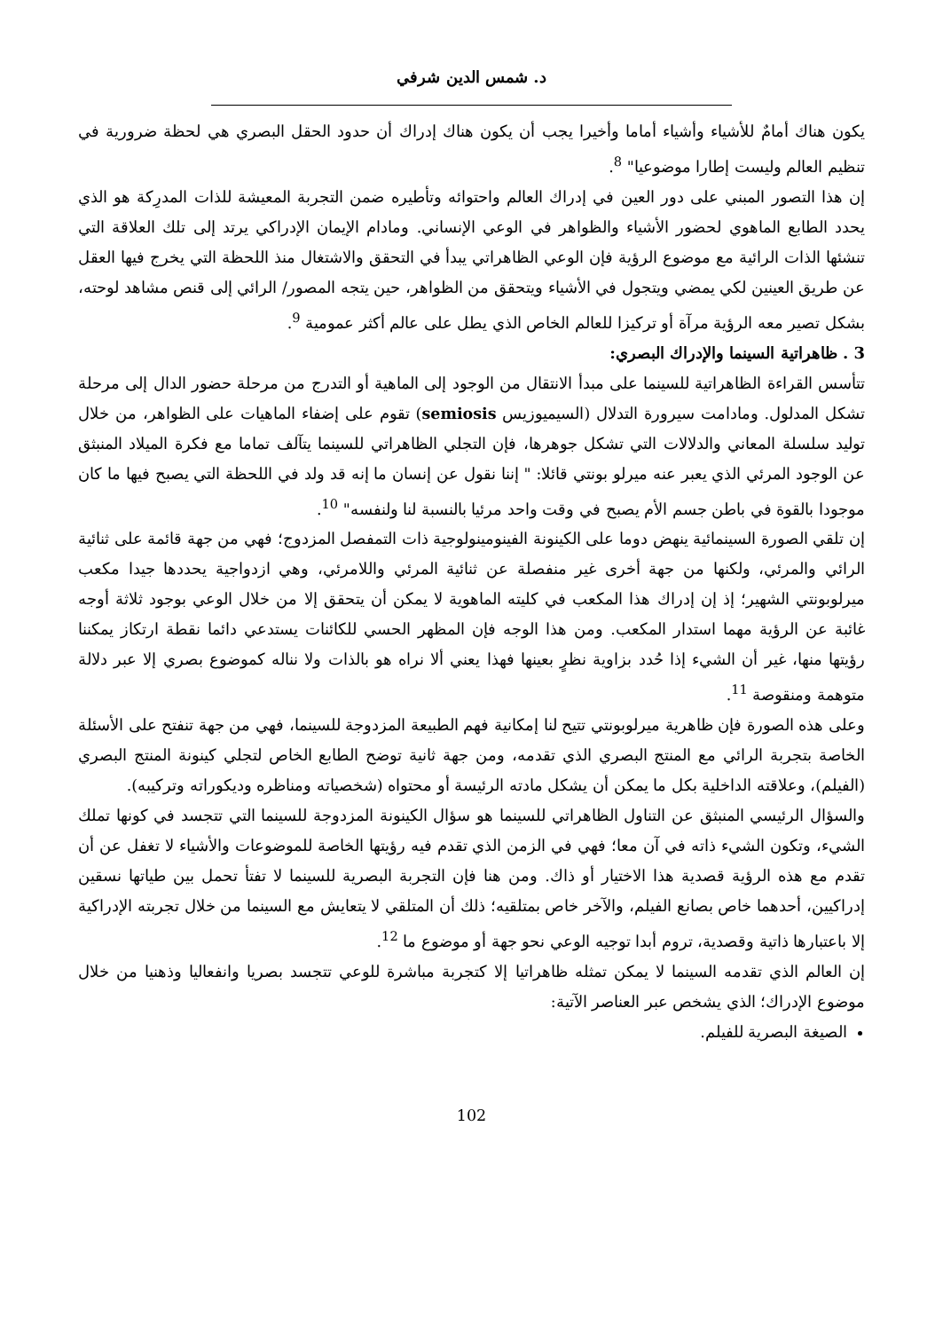د. شمس الدين شرفي
يكون هناك أمامٌ للأشياء وأشياء أماما وأخيرا يجب أن يكون هناك إدراك أن حدود الحقل البصري هي لحظة ضرورية في تنظيم العالم وليست إطارا موضوعيا" <sup>8</sup>.
إن هذا التصور المبني على دور العين في إدراك العالم واحتوائه وتأطيره ضمن التجربة المعيشة للذات المدرِكة هو الذي يحدد الطابع الماهوي لحضور الأشياء والظواهر في الوعي الإنساني. ومادام الإيمان الإدراكي يرتد إلى تلك العلاقة التي تنشئها الذات الرائية مع موضوع الرؤية فإن الوعي الظاهراتي يبدأ في التحقق والاشتغال منذ اللحظة التي يخرج فيها العقل عن طريق العينين لكي يمضي ويتجول في الأشياء ويتحقق من الظواهر، حين يتجه المصور/ الرائي إلى قنص مشاهد لوحته، بشكل تصير معه الرؤية مرآة أو تركيزا للعالم الخاص الذي يطل على عالم أكثر عمومية <sup>9</sup>.
3 . ظاهراتية السينما والإدراك البصري:
تتأسس القراءة الظاهراتية للسينما على مبدأ الانتقال من الوجود إلى الماهية أو التدرج من مرحلة حضور الدال إلى مرحلة تشكل المدلول. ومادامت سيرورة التدلال (السيميوزيس semiosis) تقوم على إضفاء الماهيات على الظواهر، من خلال توليد سلسلة المعاني والدلالات التي تشكل جوهرها، فإن التجلي الظاهراتي للسينما يتآلف تماما مع فكرة الميلاد المنبثق عن الوجود المرئي الذي يعبر عنه ميرلو بونتي قائلا: " إننا نقول عن إنسان ما إنه قد ولد في اللحظة التي يصبح فيها ما كان موجودا بالقوة في باطن جسم الأم يصبح في وقت واحد مرئيا بالنسبة لنا ولنفسه" <sup>10</sup>.
إن تلقي الصورة السينمائية ينهض دوما على الكينونة الفينومينولوجية ذات التمفصل المزدوج؛ فهي من جهة قائمة على ثنائية الرائي والمرئي، ولكنها من جهة أخرى غير منفصلة عن ثنائية المرئي واللامرئي، وهي ازدواجية يحددها جيدا مكعب ميرلوبونتي الشهير؛ إذ إن إدراك هذا المكعب في كليته الماهوية لا يمكن أن يتحقق إلا من خلال الوعي بوجود ثلاثة أوجه غائبة عن الرؤية مهما استدار المكعب. ومن هذا الوجه فإن المظهر الحسي للكائنات يستدعي دائما نقطة ارتكاز يمكننا رؤيتها منها، غير أن الشيء إذا حُدد بزاوية نظرٍ بعينها فهذا يعني ألا نراه هو بالذات ولا نناله كموضوع بصري إلا عبر دلالة متوهمة ومنقوصة <sup>11</sup>.
وعلى هذه الصورة فإن ظاهرية ميرلوبونتي تتيح لنا إمكانية فهم الطبيعة المزدوجة للسينما، فهي من جهة تنفتح على الأسئلة الخاصة بتجربة الرائي مع المنتج البصري الذي تقدمه، ومن جهة ثانية توضح الطابع الخاص لتجلي كينونة المنتج البصري (الفيلم)، وعلاقته الداخلية بكل ما يمكن أن يشكل مادته الرئيسة أو محتواه (شخصياته ومناظره وديكوراته وتركيبه).
والسؤال الرئيسي المنبثق عن التناول الظاهراتي للسينما هو سؤال الكينونة المزدوجة للسينما التي تتجسد في كونها تملك الشيء، وتكون الشيء ذاته في آن معا؛ فهي في الزمن الذي تقدم فيه رؤيتها الخاصة للموضوعات والأشياء لا تغفل عن أن تقدم مع هذه الرؤية قصدية هذا الاختيار أو ذاك. ومن هنا فإن التجربة البصرية للسينما لا تفتأ تحمل بين طياتها نسقين إدراكيين، أحدهما خاص بصانع الفيلم، والآخر خاص بمتلقيه؛ ذلك أن المتلقي لا يتعايش مع السينما من خلال تجربته الإدراكية إلا باعتبارها ذاتية وقصدية، تروم أبدا توجيه الوعي نحو جهة أو موضوع ما <sup>12</sup>.
إن العالم الذي تقدمه السينما لا يمكن تمثله ظاهراتيا إلا كتجربة مباشرة للوعي تتجسد بصريا وانفعاليا وذهنيا من خلال موضوع الإدراك؛ الذي يشخص عبر العناصر الآتية:
الصيغة البصرية للفيلم.
102